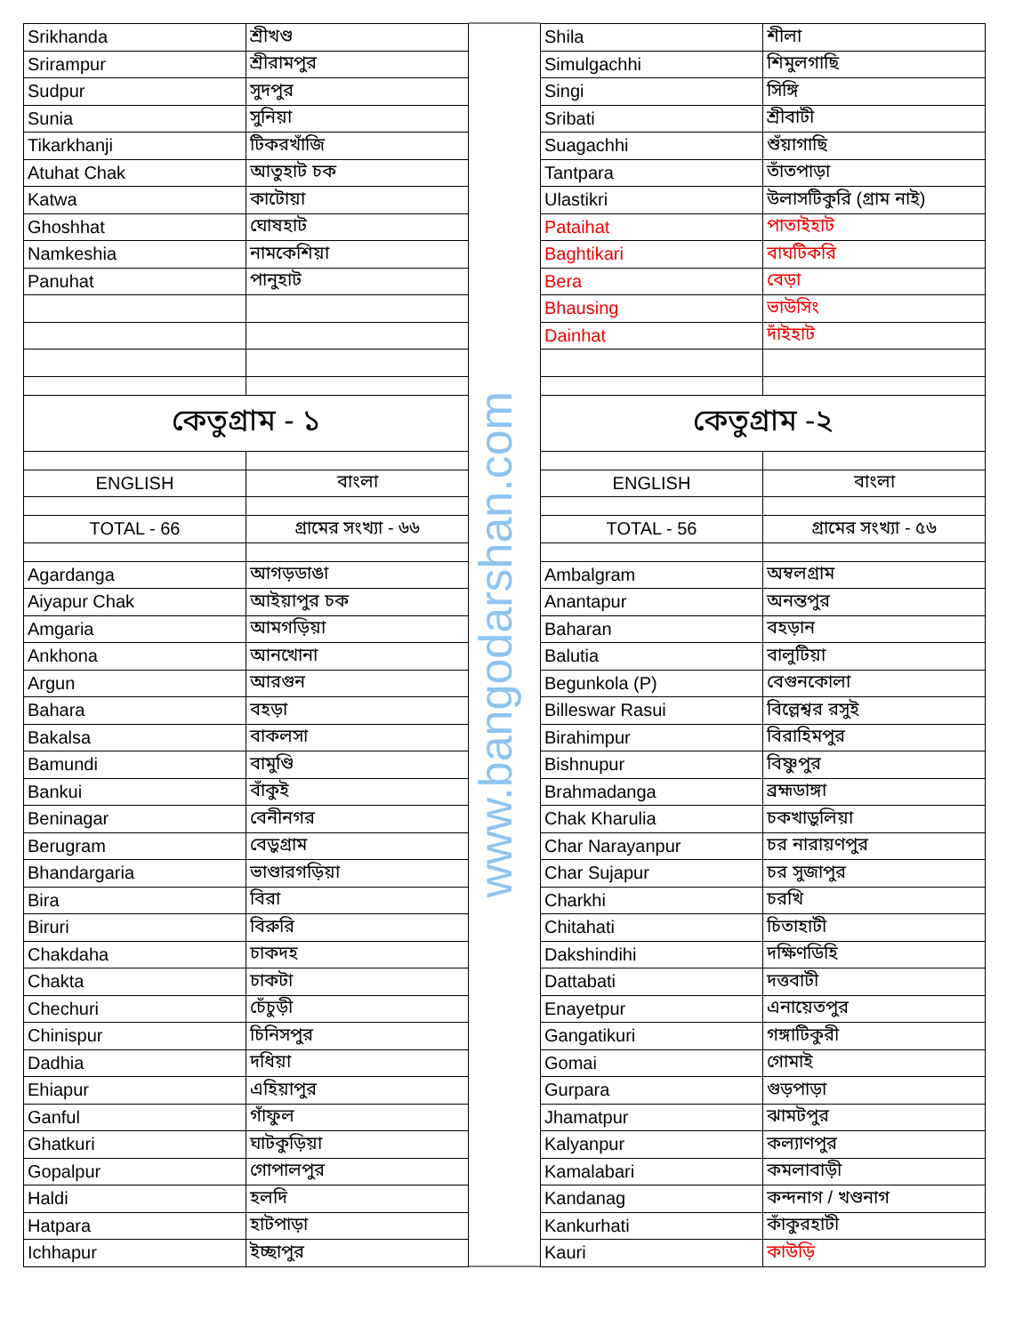| Srikhanda | শ্রীখণ্ড |
| Srirampur | শ্রীরামপুর |
| Sudpur | সুদপুর |
| Sunia | সুনিয়া |
| Tikarkhanji | টিকরখাঁজি |
| Atuhat Chak | আতুহাট চক |
| Katwa | কাটোয়া |
| Ghoshhat | ঘোষহাট |
| Namkeshia | নামকেশিয়া |
| Panuhat | পানুহাট |
| কেতুগ্রাম - ১ | |
| ENGLISH | বাংলা |
| TOTAL - 66 | গ্রামের সংখ্যা - ৬৬ |
| Agardanga | আগড়ডাঙা |
| Aiyapur Chak | আইয়াপুর চক |
| Amgaria | আমগড়িয়া |
| Ankhona | আনখোনা |
| Argun | আরগুন |
| Bahara | বহড়া |
| Bakalsa | বাকলসা |
| Bamundi | বামুণ্ডি |
| Bankui | বাঁকুই |
| Beninagar | বেনীনগর |
| Berugram | বেড়ুগ্রাম |
| Bhandargaria | ভাণ্ডারগড়িয়া |
| Bira | বিরা |
| Biruri | বিরুরি |
| Chakdaha | চাকদহ |
| Chakta | চাকটা |
| Chechuri | চেঁচুড়ী |
| Chinispur | চিনিসপুর |
| Dadhia | দধিয়া |
| Ehiapur | এহিয়াপুর |
| Ganful | গাঁফুল |
| Ghatkuri | ঘাটকুড়িয়া |
| Gopalpur | গোপালপুর |
| Haldi | হলদি |
| Hatpara | হাটপাড়া |
| Ichhapur | ইচ্ছাপুর |
www.bangodarshan.com
| Shila | শীলা |
| Simulgachhi | শিমুলগাছি |
| Singi | সিঙ্গি |
| Sribati | শ্রীবাটী |
| Suagachhi | শুঁয়াগাছি |
| Tantpara | তাঁতপাড়া |
| Ulastikri | উলাসটিকুরি (গ্রাম নাই) |
| Pataihat | পাতাইহাট |
| Baghtikari | বাঘটিকরি |
| Bera | বেড়া |
| Bhausing | ভাউসিং |
| Dainhat | দাঁইহাট |
| কেতুগ্রাম -২ | |
| ENGLISH | বাংলা |
| TOTAL - 56 | গ্রামের সংখ্যা - ৫৬ |
| Ambalgram | অম্বলগ্রাম |
| Anantapur | অনন্তপুর |
| Baharan | বহড়ান |
| Balutia | বালুটিয়া |
| Begunkola (P) | বেগুনকোলা |
| Billeswar Rasui | বিল্লেশ্বর রসুই |
| Birahimpur | বিরাহিমপুর |
| Bishnupur | বিষ্ণুপুর |
| Brahmadanga | ব্রহ্মডাঙ্গা |
| Chak Kharulia | চকখাড়ুলিয়া |
| Char Narayanpur | চর নারায়ণপুর |
| Char Sujapur | চর সুজাপুর |
| Charkhi | চরখি |
| Chitahati | চিতাহাটী |
| Dakshindihi | দক্ষিণডিহি |
| Dattabati | দত্তবাটী |
| Enayetpur | এনায়েতপুর |
| Gangatikuri | গঙ্গাটিকুরী |
| Gomai | গোমাই |
| Gurpara | গুড়পাড়া |
| Jhamatpur | ঝামটপুর |
| Kalyanpur | কল্যাণপুর |
| Kamalabari | কমলাবাড়ী |
| Kandanag | কন্দনাগ / খণ্ডনাগ |
| Kankurhati | কাঁকুরহাটী |
| Kauri | কাউড়ি |